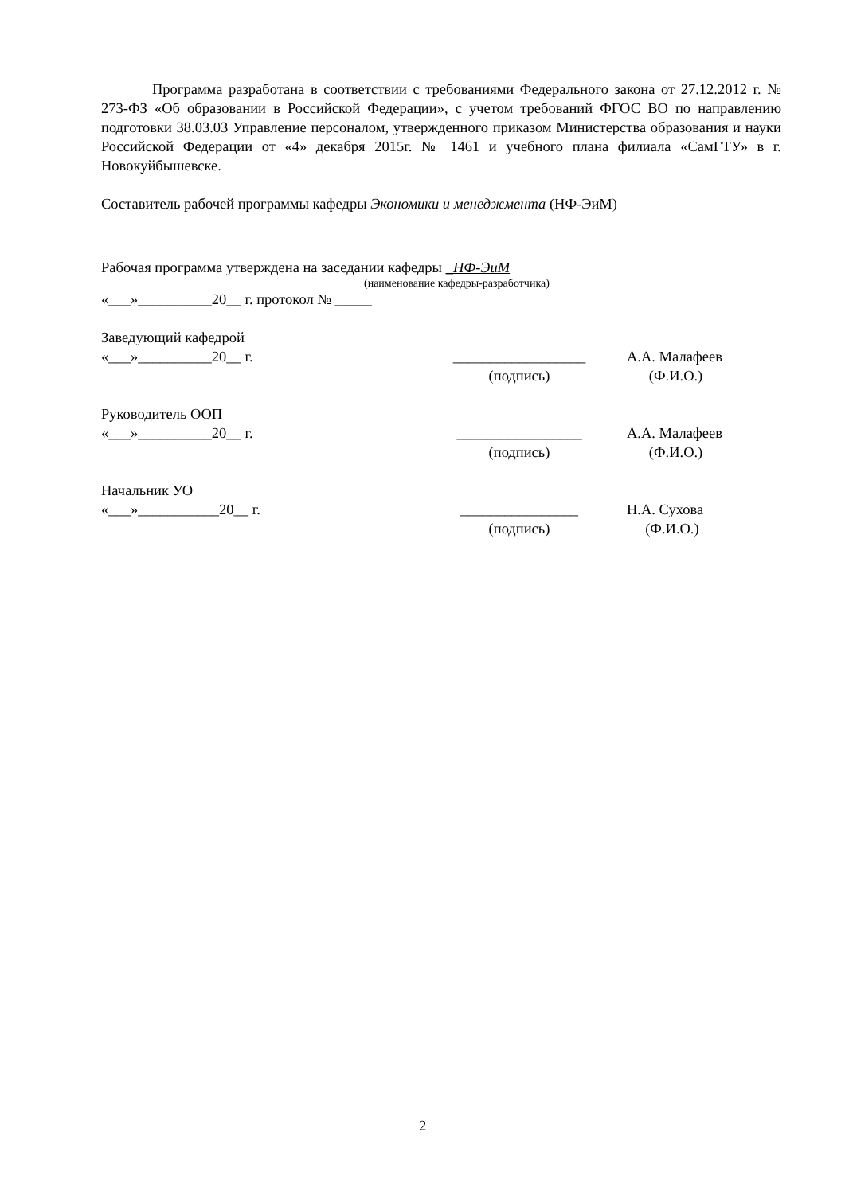Программа разработана в соответствии с требованиями Федерального закона от 27.12.2012 г. № 273-ФЗ «Об образовании в Российской Федерации», с учетом требований ФГОС ВО по направлению подготовки 38.03.03 Управление персоналом, утвержденного приказом Министерства образования и науки Российской Федерации от «4» декабря 2015г. № 1461 и учебного плана филиала «СамГТУ» в г. Новокуйбышевске.
Составитель рабочей программы кафедры Экономики и менеджмента (НФ-ЭиМ)
Рабочая программа утверждена на заседании кафедры _НФ-ЭиМ
(наименование кафедры-разработчика)
«___»__________20__ г. протокол № _____
Заведующий кафедрой
«___»__________20__ г. __________________ А.А. Малафеев
(подпись) (Ф.И.О.)
Руководитель ООП
«___»__________20__ г. _________________ А.А. Малафеев
(подпись) (Ф.И.О.)
Начальник УО
«___»___________20__ г. ________________ Н.А. Сухова
(подпись) (Ф.И.О.)
2